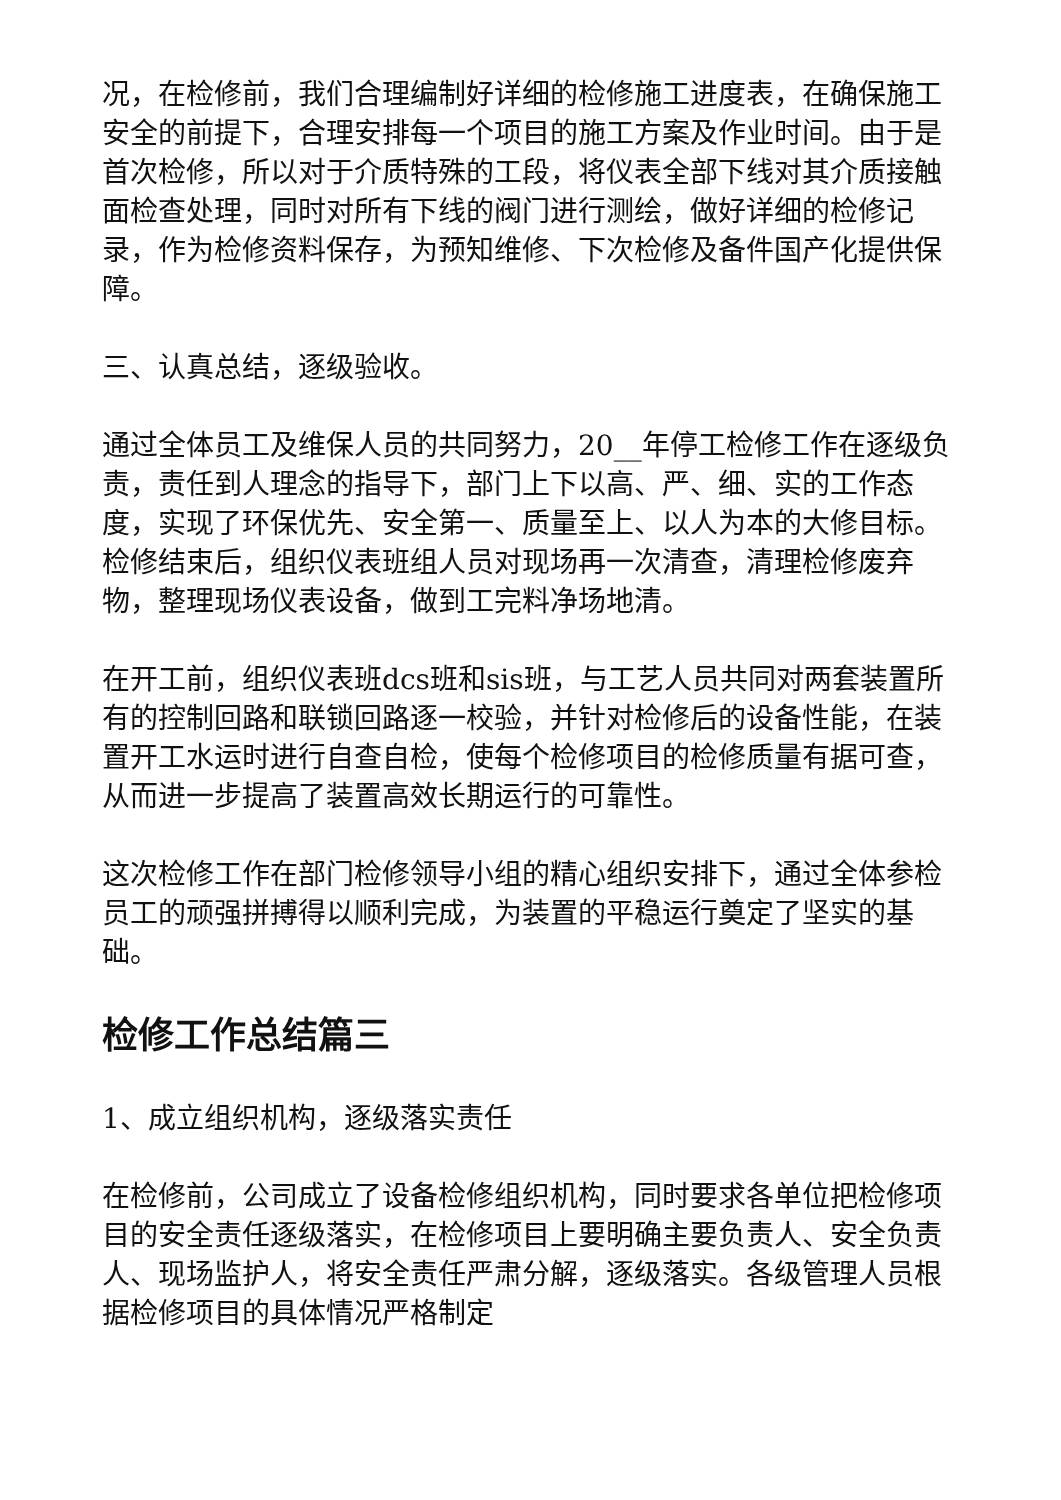况，在检修前，我们合理编制好详细的检修施工进度表，在确保施工安全的前提下，合理安排每一个项目的施工方案及作业时间。由于是首次检修，所以对于介质特殊的工段，将仪表全部下线对其介质接触面检查处理，同时对所有下线的阀门进行测绘，做好详细的检修记录，作为检修资料保存，为预知维修、下次检修及备件国产化提供保障。
三、认真总结，逐级验收。
通过全体员工及维保人员的共同努力，20__年停工检修工作在逐级负责，责任到人理念的指导下，部门上下以高、严、细、实的工作态度，实现了环保优先、安全第一、质量至上、以人为本的大修目标。检修结束后，组织仪表班组人员对现场再一次清查，清理检修废弃物，整理现场仪表设备，做到工完料净场地清。
在开工前，组织仪表班dcs班和sis班，与工艺人员共同对两套装置所有的控制回路和联锁回路逐一校验，并针对检修后的设备性能，在装置开工水运时进行自查自检，使每个检修项目的检修质量有据可查，从而进一步提高了装置高效长期运行的可靠性。
这次检修工作在部门检修领导小组的精心组织安排下，通过全体参检员工的顽强拼搏得以顺利完成，为装置的平稳运行奠定了坚实的基础。
检修工作总结篇三
1、成立组织机构，逐级落实责任
在检修前，公司成立了设备检修组织机构，同时要求各单位把检修项目的安全责任逐级落实，在检修项目上要明确主要负责人、安全负责人、现场监护人，将安全责任严肃分解，逐级落实。各级管理人员根据检修项目的具体情况严格制定